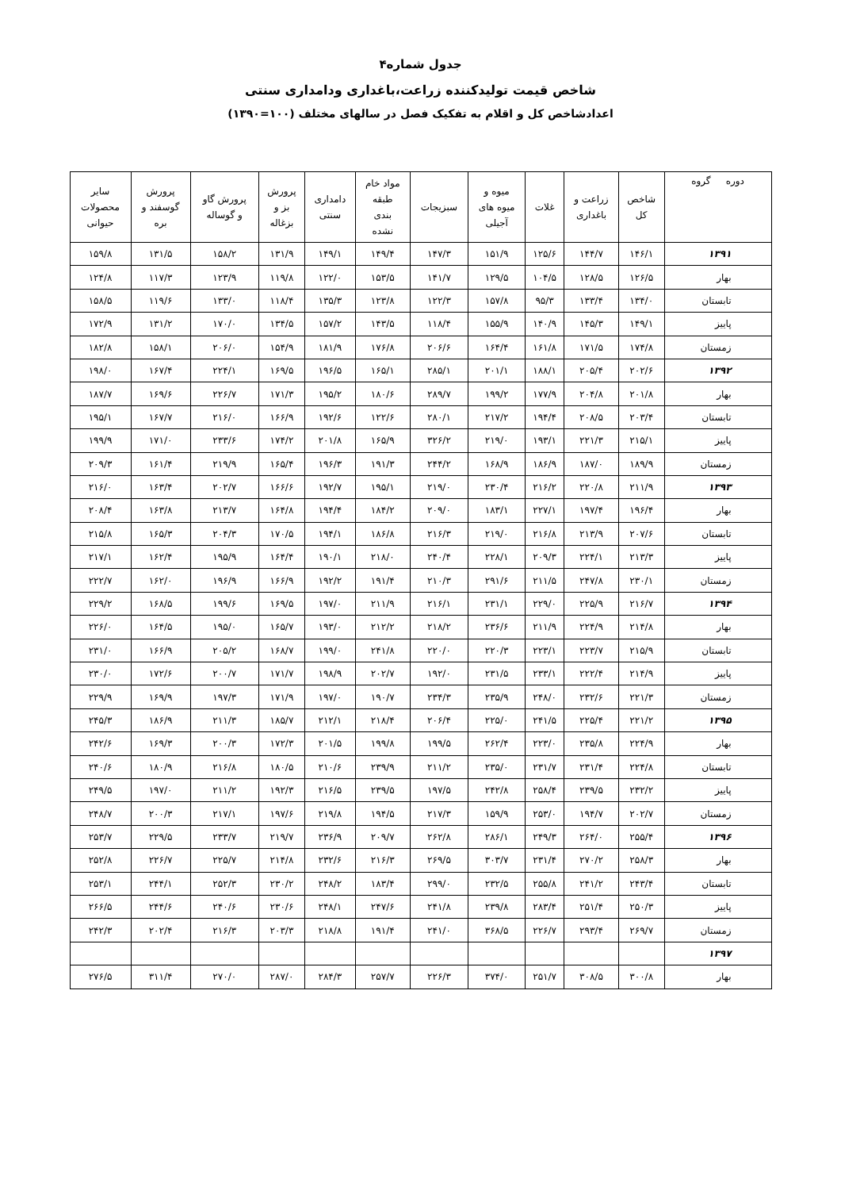جدول شماره۴
شاخص قیمت تولیدکننده زراعت،باغداری ودامداری سنتی
اعدادشاخص کل و اقلام به تفکیک فصل در سالهای مختلف (۱۰۰=۱۳۹۰)
| دوره گروه | شاخص کل | زراعت و باغداری | غلات | میوه و میوه های آجیلی | سبزیجات | مواد خام طبقه بندی نشده | دامداری سنتی | پرورش بز و بزغاله | پرورش گاو و گوساله | پرورش گوسفند و بره | سایر محصولات حیوانی |
| --- | --- | --- | --- | --- | --- | --- | --- | --- | --- | --- | --- |
| ۱۳۹۱ | ۱۴۶/۱ | ۱۴۴/۷ | ۱۲۵/۶ | ۱۵۱/۹ | ۱۴۷/۳ | ۱۴۹/۴ | ۱۴۹/۱ | ۱۳۱/۹ | ۱۵۸/۲ | ۱۳۱/۵ | ۱۵۹/۸ |
| بهار | ۱۲۶/۵ | ۱۲۸/۵ | ۱۰۴/۵ | ۱۲۹/۵ | ۱۴۱/۷ | ۱۵۳/۵ | ۱۲۲/۰ | ۱۱۹/۸ | ۱۲۳/۹ | ۱۱۷/۳ | ۱۲۴/۸ |
| تابستان | ۱۳۴/۰ | ۱۳۳/۴ | ۹۵/۳ | ۱۵۷/۸ | ۱۲۲/۳ | ۱۲۳/۸ | ۱۳۵/۳ | ۱۱۸/۴ | ۱۳۳/۰ | ۱۱۹/۶ | ۱۵۸/۵ |
| پاییز | ۱۴۹/۱ | ۱۴۵/۳ | ۱۴۰/۹ | ۱۵۵/۹ | ۱۱۸/۴ | ۱۴۳/۵ | ۱۵۷/۲ | ۱۳۴/۵ | ۱۷۰/۰ | ۱۳۱/۲ | ۱۷۲/۹ |
| زمستان | ۱۷۴/۸ | ۱۷۱/۵ | ۱۶۱/۸ | ۱۶۴/۴ | ۲۰۶/۶ | ۱۷۶/۸ | ۱۸۱/۹ | ۱۵۴/۹ | ۲۰۶/۰ | ۱۵۸/۱ | ۱۸۲/۸ |
| ۱۳۹۲ | ۲۰۲/۶ | ۲۰۵/۴ | ۱۸۸/۱ | ۲۰۱/۱ | ۲۸۵/۱ | ۱۶۵/۱ | ۱۹۶/۵ | ۱۶۹/۵ | ۲۲۴/۱ | ۱۶۷/۴ | ۱۹۸/۰ |
| بهار | ۲۰۱/۸ | ۲۰۴/۸ | ۱۷۷/۹ | ۱۹۹/۲ | ۲۸۹/۷ | ۱۸۰/۶ | ۱۹۵/۲ | ۱۷۱/۳ | ۲۲۶/۷ | ۱۶۹/۶ | ۱۸۷/۷ |
| تابستان | ۲۰۳/۴ | ۲۰۸/۵ | ۱۹۴/۴ | ۲۱۷/۲ | ۲۸۰/۱ | ۱۲۲/۶ | ۱۹۲/۶ | ۱۶۶/۹ | ۲۱۶/۰ | ۱۶۷/۷ | ۱۹۵/۱ |
| پاییز | ۲۱۵/۱ | ۲۲۱/۳ | ۱۹۳/۱ | ۲۱۹/۰ | ۳۲۶/۲ | ۱۶۵/۹ | ۲۰۱/۸ | ۱۷۴/۲ | ۲۳۳/۶ | ۱۷۱/۰ | ۱۹۹/۹ |
| زمستان | ۱۸۹/۹ | ۱۸۷/۰ | ۱۸۶/۹ | ۱۶۸/۹ | ۲۴۴/۲ | ۱۹۱/۳ | ۱۹۶/۳ | ۱۶۵/۴ | ۲۱۹/۹ | ۱۶۱/۴ | ۲۰۹/۳ |
| ۱۳۹۳ | ۲۱۱/۹ | ۲۲۰/۸ | ۲۱۶/۲ | ۲۳۰/۴ | ۲۱۹/۰ | ۱۹۵/۱ | ۱۹۲/۷ | ۱۶۶/۶ | ۲۰۲/۷ | ۱۶۳/۴ | ۲۱۶/۰ |
| بهار | ۱۹۶/۴ | ۱۹۷/۴ | ۲۲۷/۱ | ۱۸۳/۱ | ۲۰۹/۰ | ۱۸۴/۲ | ۱۹۴/۴ | ۱۶۴/۸ | ۲۱۳/۷ | ۱۶۳/۸ | ۲۰۸/۴ |
| تابستان | ۲۰۷/۶ | ۲۱۳/۹ | ۲۱۶/۸ | ۲۱۹/۰ | ۲۱۶/۳ | ۱۸۶/۸ | ۱۹۴/۱ | ۱۷۰/۵ | ۲۰۴/۳ | ۱۶۵/۳ | ۲۱۵/۸ |
| پاییز | ۲۱۳/۳ | ۲۲۴/۱ | ۲۰۹/۳ | ۲۲۸/۱ | ۲۴۰/۴ | ۲۱۸/۰ | ۱۹۰/۱ | ۱۶۴/۴ | ۱۹۵/۹ | ۱۶۲/۴ | ۲۱۷/۱ |
| زمستان | ۲۳۰/۱ | ۲۴۷/۸ | ۲۱۱/۵ | ۲۹۱/۶ | ۲۱۰/۳ | ۱۹۱/۴ | ۱۹۲/۲ | ۱۶۶/۹ | ۱۹۶/۹ | ۱۶۲/۰ | ۲۲۲/۷ |
| ۱۳۹۴ | ۲۱۶/۷ | ۲۲۵/۹ | ۲۲۹/۰ | ۲۳۱/۱ | ۲۱۶/۱ | ۲۱۱/۹ | ۱۹۷/۰ | ۱۶۹/۵ | ۱۹۹/۶ | ۱۶۸/۵ | ۲۲۹/۲ |
| بهار | ۲۱۴/۸ | ۲۲۴/۹ | ۲۱۱/۹ | ۲۳۶/۶ | ۲۱۸/۲ | ۲۱۲/۲ | ۱۹۳/۰ | ۱۶۵/۷ | ۱۹۵/۰ | ۱۶۴/۵ | ۲۲۶/۰ |
| تابستان | ۲۱۵/۹ | ۲۲۳/۷ | ۲۲۳/۱ | ۲۲۰/۳ | ۲۲۰/۰ | ۲۴۱/۸ | ۱۹۹/۰ | ۱۶۸/۷ | ۲۰۵/۲ | ۱۶۶/۹ | ۲۳۱/۰ |
| پاییز | ۲۱۴/۹ | ۲۲۲/۴ | ۲۳۳/۱ | ۲۳۱/۵ | ۱۹۲/۰ | ۲۰۲/۷ | ۱۹۸/۹ | ۱۷۱/۷ | ۲۰۰/۷ | ۱۷۲/۶ | ۲۳۰/۰ |
| زمستان | ۲۲۱/۳ | ۲۳۲/۶ | ۲۴۸/۰ | ۲۳۵/۹ | ۲۳۴/۳ | ۱۹۰/۷ | ۱۹۷/۰ | ۱۷۱/۹ | ۱۹۷/۳ | ۱۶۹/۹ | ۲۲۹/۹ |
| ۱۳۹۵ | ۲۲۱/۲ | ۲۲۵/۴ | ۲۴۱/۵ | ۲۲۵/۰ | ۲۰۶/۴ | ۲۱۸/۴ | ۲۱۲/۱ | ۱۸۵/۷ | ۲۱۱/۳ | ۱۸۶/۹ | ۲۴۵/۳ |
| بهار | ۲۲۴/۹ | ۲۳۵/۸ | ۲۲۳/۰ | ۲۶۲/۴ | ۱۹۹/۵ | ۱۹۹/۸ | ۲۰۱/۵ | ۱۷۲/۳ | ۲۰۰/۳ | ۱۶۹/۳ | ۲۴۲/۶ |
| تابستان | ۲۲۴/۸ | ۲۳۱/۴ | ۲۳۱/۷ | ۲۳۵/۰ | ۲۱۱/۲ | ۲۳۹/۹ | ۲۱۰/۶ | ۱۸۰/۵ | ۲۱۶/۸ | ۱۸۰/۹ | ۲۴۰/۶ |
| پاییز | ۲۳۲/۲ | ۲۳۹/۵ | ۲۵۸/۴ | ۲۴۲/۸ | ۱۹۷/۵ | ۲۳۹/۵ | ۲۱۶/۵ | ۱۹۲/۳ | ۲۱۱/۲ | ۱۹۷/۰ | ۲۴۹/۵ |
| زمستان | ۲۰۲/۷ | ۱۹۴/۷ | ۲۵۳/۰ | ۱۵۹/۹ | ۲۱۷/۳ | ۱۹۴/۵ | ۲۱۹/۸ | ۱۹۷/۶ | ۲۱۷/۱ | ۲۰۰/۳ | ۲۴۸/۷ |
| ۱۳۹۶ | ۲۵۵/۴ | ۲۶۴/۰ | ۲۴۹/۳ | ۲۸۶/۱ | ۲۶۲/۸ | ۲۰۹/۷ | ۲۳۶/۹ | ۲۱۹/۷ | ۲۳۳/۷ | ۲۲۹/۵ | ۲۵۳/۷ |
| بهار | ۲۵۸/۳ | ۲۷۰/۲ | ۲۳۱/۴ | ۳۰۳/۷ | ۲۶۹/۵ | ۲۱۶/۳ | ۲۳۲/۶ | ۲۱۴/۸ | ۲۲۵/۷ | ۲۲۶/۷ | ۲۵۲/۸ |
| تابستان | ۲۴۳/۴ | ۲۴۱/۲ | ۲۵۵/۸ | ۲۳۲/۵ | ۲۹۹/۰ | ۱۸۳/۴ | ۲۴۸/۲ | ۲۳۰/۲ | ۲۵۲/۳ | ۲۴۴/۱ | ۲۵۳/۱ |
| پاییز | ۲۵۰/۳ | ۲۵۱/۴ | ۲۸۳/۴ | ۲۳۹/۸ | ۲۴۱/۸ | ۲۴۷/۶ | ۲۴۸/۱ | ۲۳۰/۶ | ۲۴۰/۶ | ۲۴۴/۶ | ۲۶۶/۵ |
| زمستان | ۲۶۹/۷ | ۲۹۳/۴ | ۲۲۶/۷ | ۳۶۸/۵ | ۲۴۱/۰ | ۱۹۱/۴ | ۲۱۸/۸ | ۲۰۳/۳ | ۲۱۶/۳ | ۲۰۲/۴ | ۲۴۲/۳ |
| ۱۳۹۷ | | | | | | | | | | | |
| بهار | ۳۰۰/۸ | ۳۰۸/۵ | ۲۵۱/۷ | ۳۷۴/۰ | ۲۲۶/۳ | ۲۵۷/۷ | ۲۸۴/۳ | ۲۸۷/۰ | ۲۷۰/۰ | ۳۱۱/۴ | ۲۷۶/۵ |